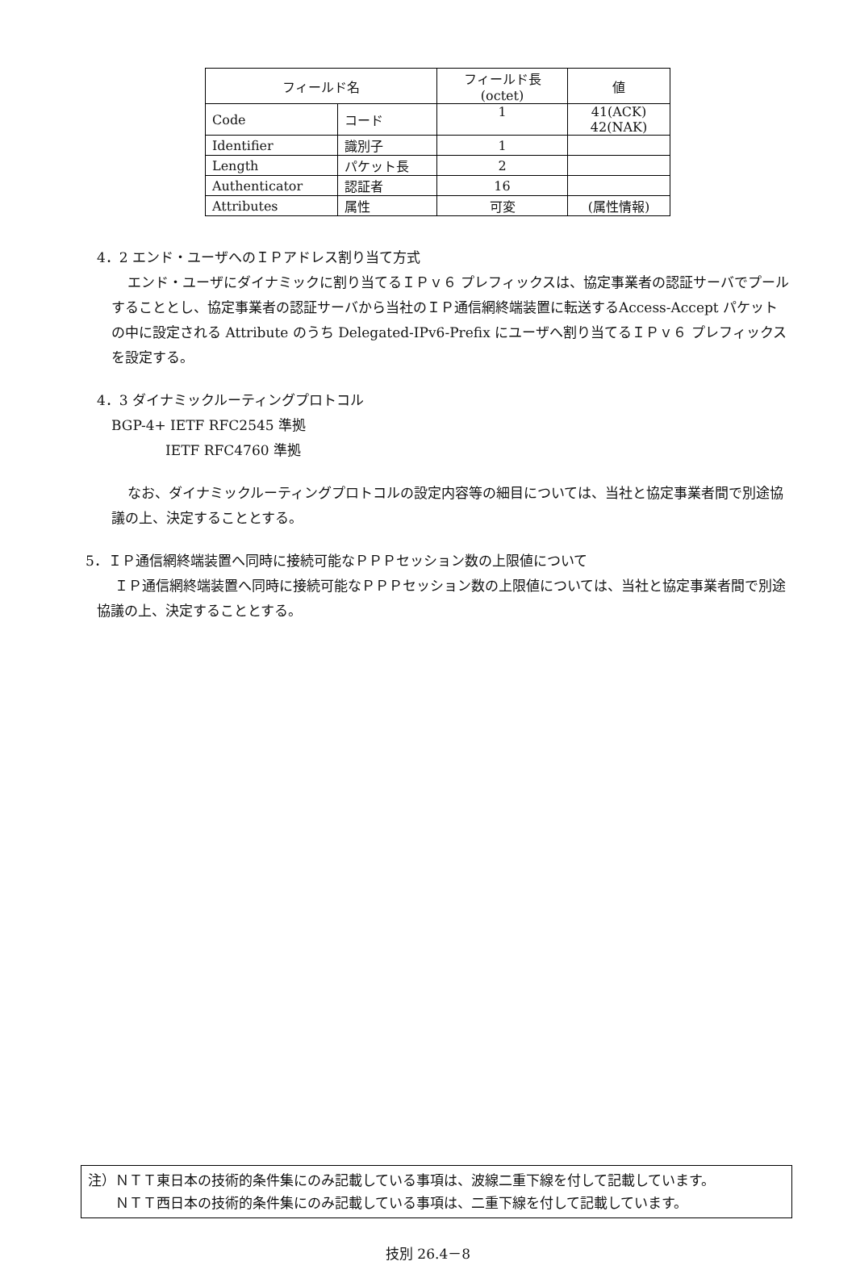| フィールド名 | | フィールド長(octet) | 値 |
| --- | --- | --- | --- |
| Code | コード | 1 | 41(ACK) 42(NAK) |
| Identifier | 識別子 | 1 | |
| Length | パケット長 | 2 | |
| Authenticator | 認証者 | 16 | |
| Attributes | 属性 | 可変 | (属性情報) |
4．2 エンド・ユーザへのＩＰアドレス割り当て方式
エンド・ユーザにダイナミックに割り当てるＩＰｖ６ プレフィックスは、協定事業者の認証サーバでプールすることとし、協定事業者の認証サーバから当社のＩＰ通信網終端装置に転送するAccess-Accept パケットの中に設定される Attribute のうち Delegated-IPv6-Prefix にユーザへ割り当てるＩＰｖ６ プレフィックスを設定する。
4．3 ダイナミックルーティングプロトコル
BGP-4+ IETF RFC2545 準拠
IETF RFC4760 準拠
なお、ダイナミックルーティングプロトコルの設定内容等の細目については、当社と協定事業者間で別途協議の上、決定することとする。
5．ＩＰ通信網終端装置へ同時に接続可能なＰＰＰセッション数の上限値について
ＩＰ通信網終端装置へ同時に接続可能なＰＰＰセッション数の上限値については、当社と協定事業者間で別途協議の上、決定することとする。
注）ＮＴＴ東日本の技術的条件集にのみ記載している事項は、波線二重下線を付して記載しています。
　　ＮＴＴ西日本の技術的条件集にのみ記載している事項は、二重下線を付して記載しています。
技別 26.4－8